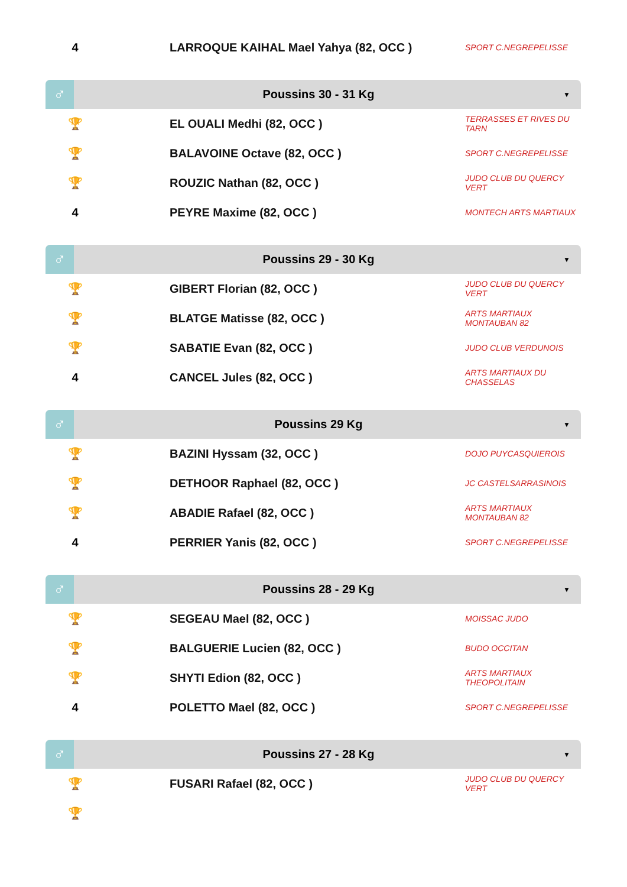| 4 | LARROQUE KAIHAL Mael Yahya (82, OCC ) | SPORT C.NEGREPELISSE |
♂
Poussins 30 - 31 Kg
▼
| 🏆 | EL OUALI Medhi (82, OCC ) | TERRASSES ET RIVES DU TARN |
| 🏆 | BALAVOINE Octave (82, OCC ) | SPORT C.NEGREPELISSE |
| 🏆 | ROUZIC Nathan (82, OCC ) | JUDO CLUB DU QUERCY VERT |
| 4 | PEYRE Maxime (82, OCC ) | MONTECH ARTS MARTIAUX |
♂
Poussins 29 - 30 Kg
▼
| 🏆 | GIBERT Florian (82, OCC ) | JUDO CLUB DU QUERCY VERT |
| 🏆 | BLATGE Matisse (82, OCC ) | ARTS MARTIAUX MONTAUBAN 82 |
| 🏆 | SABATIE Evan (82, OCC ) | JUDO CLUB VERDUNOIS |
| 4 | CANCEL Jules (82, OCC ) | ARTS MARTIAUX DU CHASSELAS |
♂
Poussins 29 Kg
▼
| 🏆 | BAZINI Hyssam (32, OCC ) | DOJO PUYCASQUIEROIS |
| 🏆 | DETHOOR Raphael (82, OCC ) | JC CASTELSARRASINOIS |
| 🏆 | ABADIE Rafael (82, OCC ) | ARTS MARTIAUX MONTAUBAN 82 |
| 4 | PERRIER Yanis (82, OCC ) | SPORT C.NEGREPELISSE |
♂
Poussins 28 - 29 Kg
▼
| 🏆 | SEGEAU Mael (82, OCC ) | MOISSAC JUDO |
| 🏆 | BALGUERIE Lucien (82, OCC ) | BUDO OCCITAN |
| 🏆 | SHYTI Edion (82, OCC ) | ARTS MARTIAUX THEOPOLITAIN |
| 4 | POLETTO Mael (82, OCC ) | SPORT C.NEGREPELISSE |
♂
Poussins 27 - 28 Kg
▼
| 🏆 | FUSARI Rafael (82, OCC ) | JUDO CLUB DU QUERCY VERT |
| 🏆 | | |